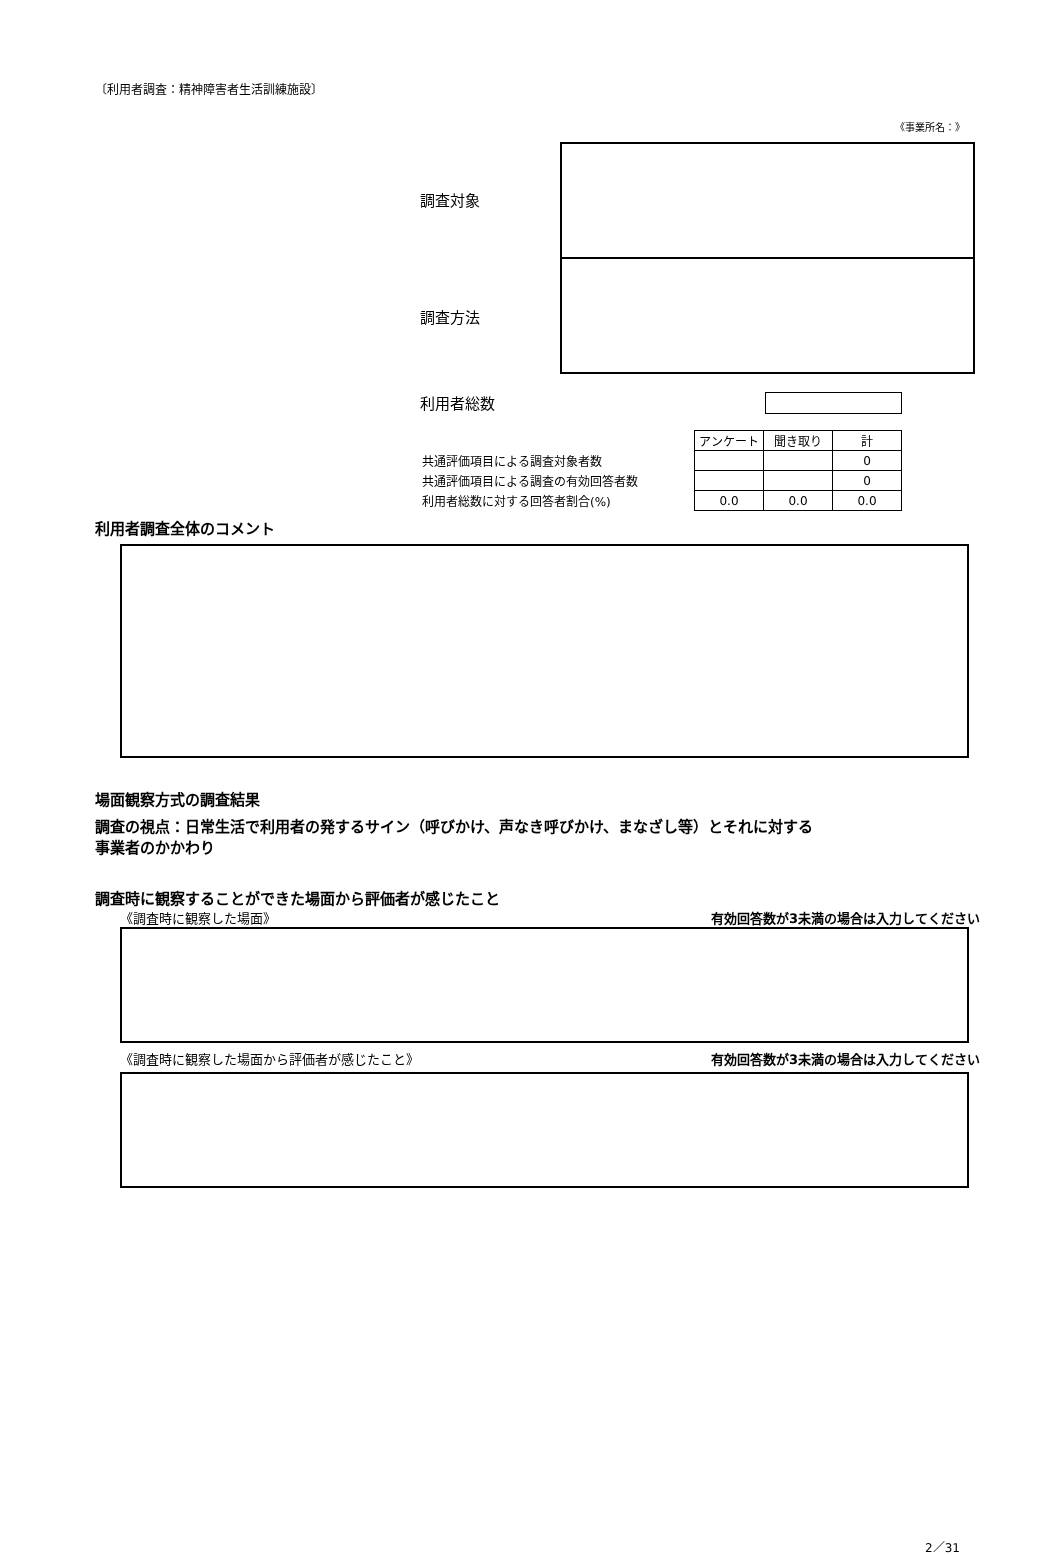〔利用者調査：精神障害者生活訓練施設〕
《事業所名：》
調査対象
調査方法
利用者総数
| | アンケート | 聞き取り | 計 |
| 共通評価項目による調査対象者数 | | | 0 |
| 共通評価項目による調査の有効回答者数 | | | 0 |
| 利用者総数に対する回答者割合(%) | 0.0 | 0.0 | 0.0 |
利用者調査全体のコメント
場面観察方式の調査結果
調査の視点：日常生活で利用者の発するサイン（呼びかけ、声なき呼びかけ、まなざし等）とそれに対する
事業者のかかわり
調査時に観察することができた場面から評価者が感じたこと
《調査時に観察した場面》 有効回答数が3未満の場合は入力してください
《調査時に観察した場面から評価者が感じたこと》 有効回答数が3未満の場合は入力してください
2／31